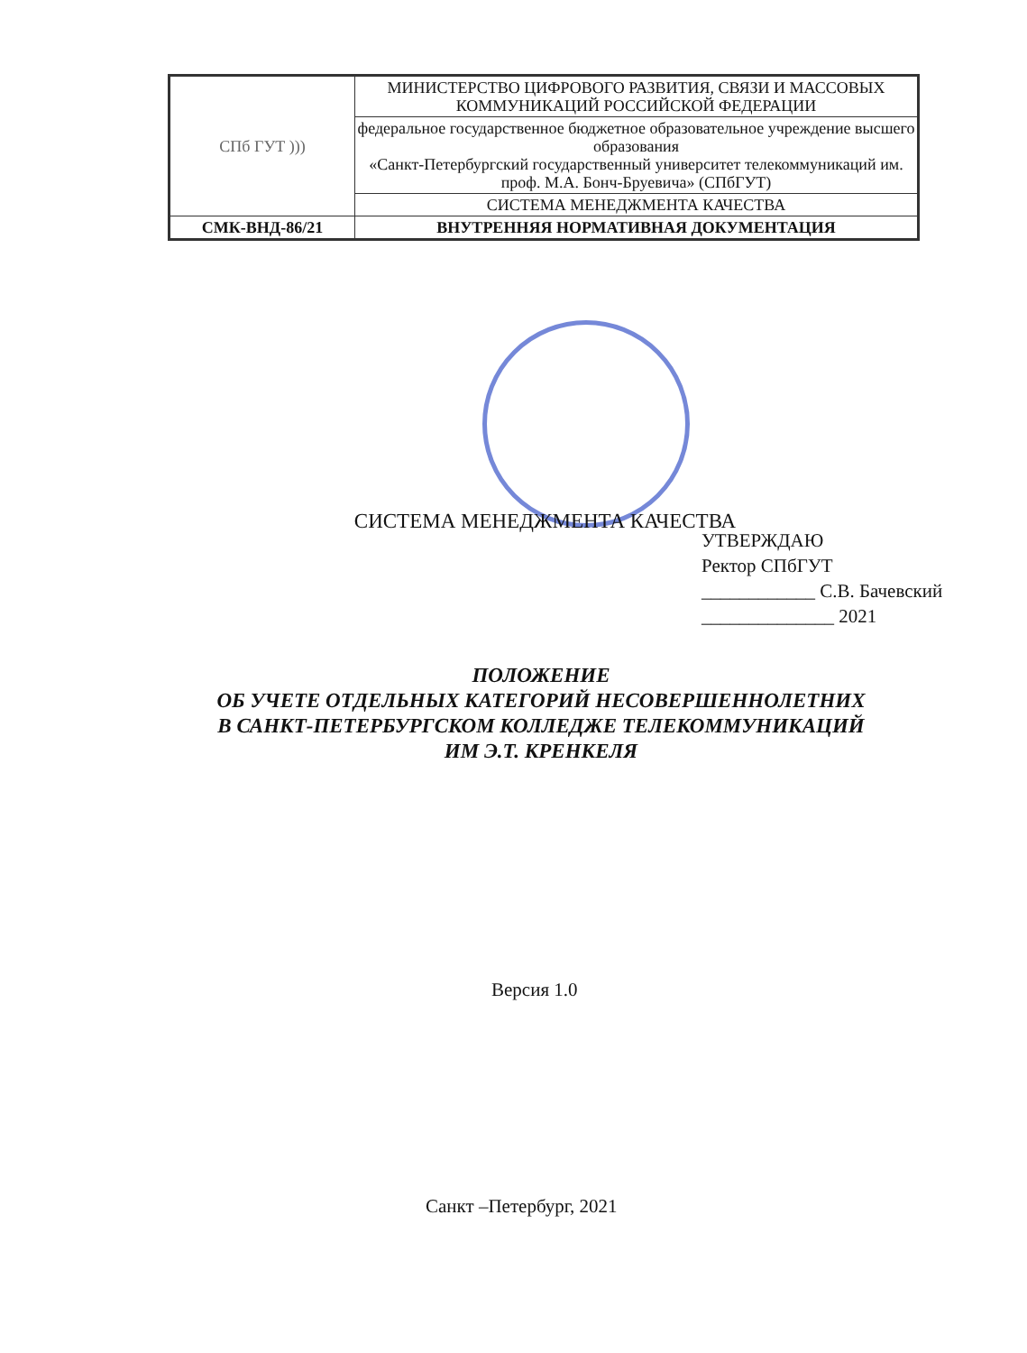| СПб ГУТ ))) | МИНИСТЕРСТВО ЦИФРОВОГО РАЗВИТИЯ, СВЯЗИ И МАССОВЫХ КОММУНИКАЦИЙ РОССИЙСКОЙ ФЕДЕРАЦИИ |
| | федеральное государственное бюджетное образовательное учреждение высшего образования «Санкт-Петербургский государственный университет телекоммуникаций им. проф. М.А. Бонч-Бруевича» (СПбГУТ) |
| | СИСТЕМА МЕНЕДЖМЕНТА КАЧЕСТВА |
| СМК-ВНД-86/21 | ВНУТРЕННЯЯ НОРМАТИВНАЯ ДОКУМЕНТАЦИЯ |
УТВЕРЖДАЮ
Ректор СПбГУТ
____________ С.В. Бачевский
______________ 2021
СИСТЕМА МЕНЕДЖМЕНТА КАЧЕСТВА
ПОЛОЖЕНИЕ
ОБ УЧЕТЕ ОТДЕЛЬНЫХ КАТЕГОРИЙ НЕСОВЕРШЕННОЛЕТНИХ
В САНКТ-ПЕТЕРБУРГСКОМ КОЛЛЕДЖЕ ТЕЛЕКОММУНИКАЦИЙ
ИМ Э.Т. КРЕНКЕЛЯ
Версия 1.0
Санкт –Петербург, 2021